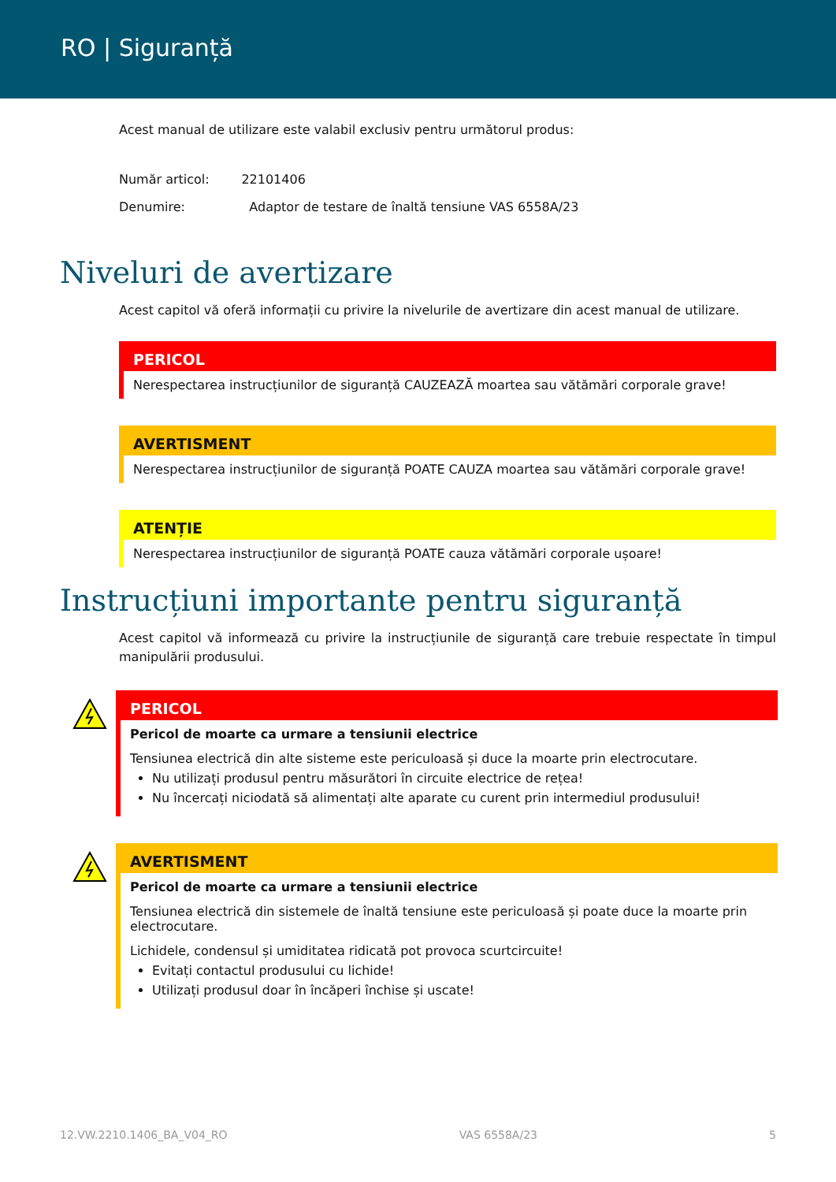RO | Siguranță
Acest manual de utilizare este valabil exclusiv pentru următorul produs:
Număr articol: 22101406
Denumire: Adaptor de testare de înaltă tensiune VAS 6558A/23
Niveluri de avertizare
Acest capitol vă oferă informații cu privire la nivelurile de avertizare din acest manual de utilizare.
PERICOL
Nerespectarea instrucțiunilor de siguranță CAUZEAZĂ moartea sau vătămări corporale grave!
AVERTISMENT
Nerespectarea instrucțiunilor de siguranță POATE CAUZA moartea sau vătămări corporale grave!
ATENȚIE
Nerespectarea instrucțiunilor de siguranță POATE cauza vătămări corporale ușoare!
Instrucțiuni importante pentru siguranță
Acest capitol vă informează cu privire la instrucțiunile de siguranță care trebuie respectate în timpul manipulării produsului.
PERICOL
Pericol de moarte ca urmare a tensiunii electrice
Tensiunea electrică din alte sisteme este periculoasă și duce la moarte prin electrocutare.
Nu utilizați produsul pentru măsurători în circuite electrice de rețea!
Nu încercați niciodată să alimentați alte aparate cu curent prin intermediul produsului!
AVERTISMENT
Pericol de moarte ca urmare a tensiunii electrice
Tensiunea electrică din sistemele de înaltă tensiune este periculoasă și poate duce la moarte prin electrocutare.
Lichidele, condensul și umiditatea ridicată pot provoca scurtcircuite!
Evitați contactul produsului cu lichide!
Utilizați produsul doar în încăperi închise și uscate!
12.VW.2210.1406_BA_V04_RO VAS 6558A/23 5